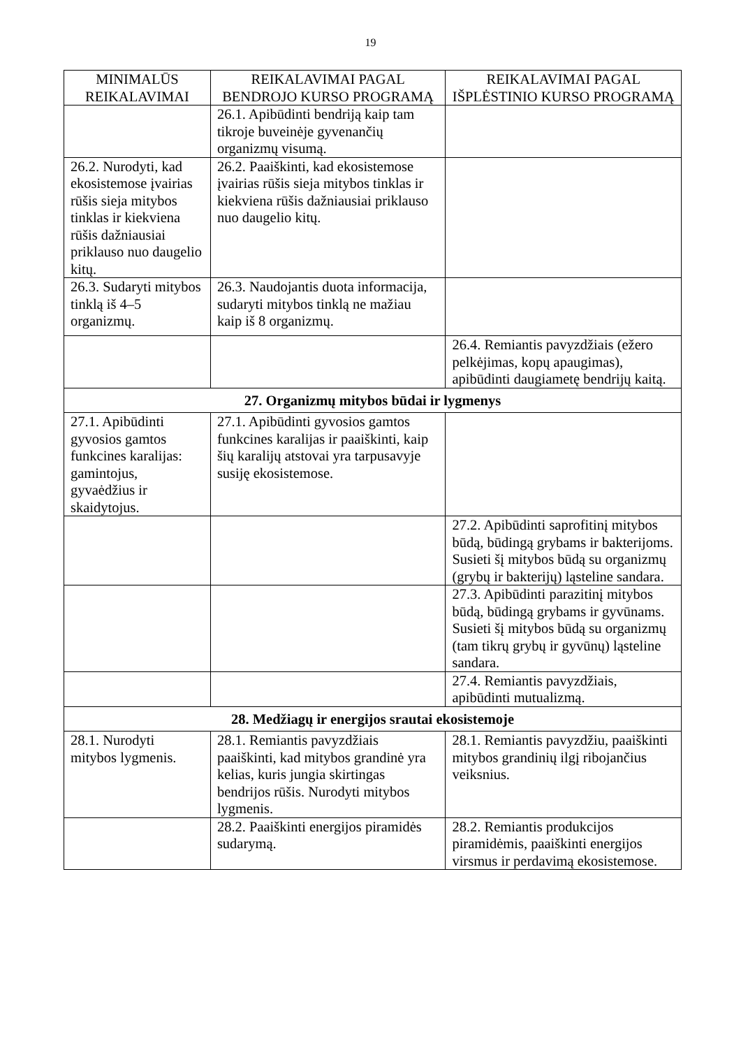19
| MINIMALŪS REIKALAVIMAI | REIKALAVIMAI PAGAL BENDROJO KURSO PROGRAMĄ | REIKALAVIMAI PAGAL IŠPLĖSTINIO KURSO PROGRAMĄ |
| --- | --- | --- |
| | 26.1. Apibūdinti bendriją kaip tam tikroje buveinėje gyvenančių organizmų visumą. | |
| 26.2. Nurodyti, kad ekosistemose įvairias rūšis sieja mitybos tinklas ir kiekviena rūšis dažniausiai priklauso nuo daugelio kitų. | 26.2. Paaiškinti, kad ekosistemose įvairias rūšis sieja mitybos tinklas ir kiekviena rūšis dažniausiai priklauso nuo daugelio kitų. | |
| 26.3. Sudaryti mitybos tinklą iš 4–5 organizmų. | 26.3. Naudojantis duota informacija, sudaryti mitybos tinklą ne mažiau kaip iš 8 organizmų. | |
| | | 26.4. Remiantis pavyzdžiais (ežero pelkėjimas, kopų apaugimas), apibūdinti daugiametę bendrijų kaitą. |
| 27. Organizmų mitybos būdai ir lygmenys | | |
| 27.1. Apibūdinti gyvosios gamtos funkcines karalijas: gamintojus, gyvaėdžius ir skaidytojus. | 27.1. Apibūdinti gyvosios gamtos funkcines karalijas ir paaiškinti, kaip šių karalijų atstovai yra tarpusavyje susiję ekosistemose. | |
| | | 27.2. Apibūdinti saprofitinį mitybos būdą, būdingą grybams ir bakterijoms. Susieti šį mitybos būdą su organizmų (grybų ir bakterijų) ląsteline sandara. |
| | | 27.3. Apibūdinti parazitinį mitybos būdą, būdingą grybams ir gyvūnams. Susieti šį mitybos būdą su organizmų (tam tikrų grybų ir gyvūnų) ląsteline sandara. |
| | | 27.4. Remiantis pavyzdžiais, apibūdinti mutualizmą. |
| 28. Medžiagų ir energijos srautai ekosistemoje | | |
| 28.1. Nurodyti mitybos lygmenis. | 28.1. Remiantis pavyzdžiais paaiškinti, kad mitybos grandinė yra kelias, kuris jungia skirtingas bendrijos rūšis. Nurodyti mitybos lygmenis. | 28.1. Remiantis pavyzdžiu, paaiškinti mitybos grandinių ilgį ribojančius veiksnius. |
| | 28.2. Paaiškinti energijos piramidės sudarymą. | 28.2. Remiantis produkcijos piramidėmis, paaiškinti energijos virsmus ir perdavimą ekosistemose. |